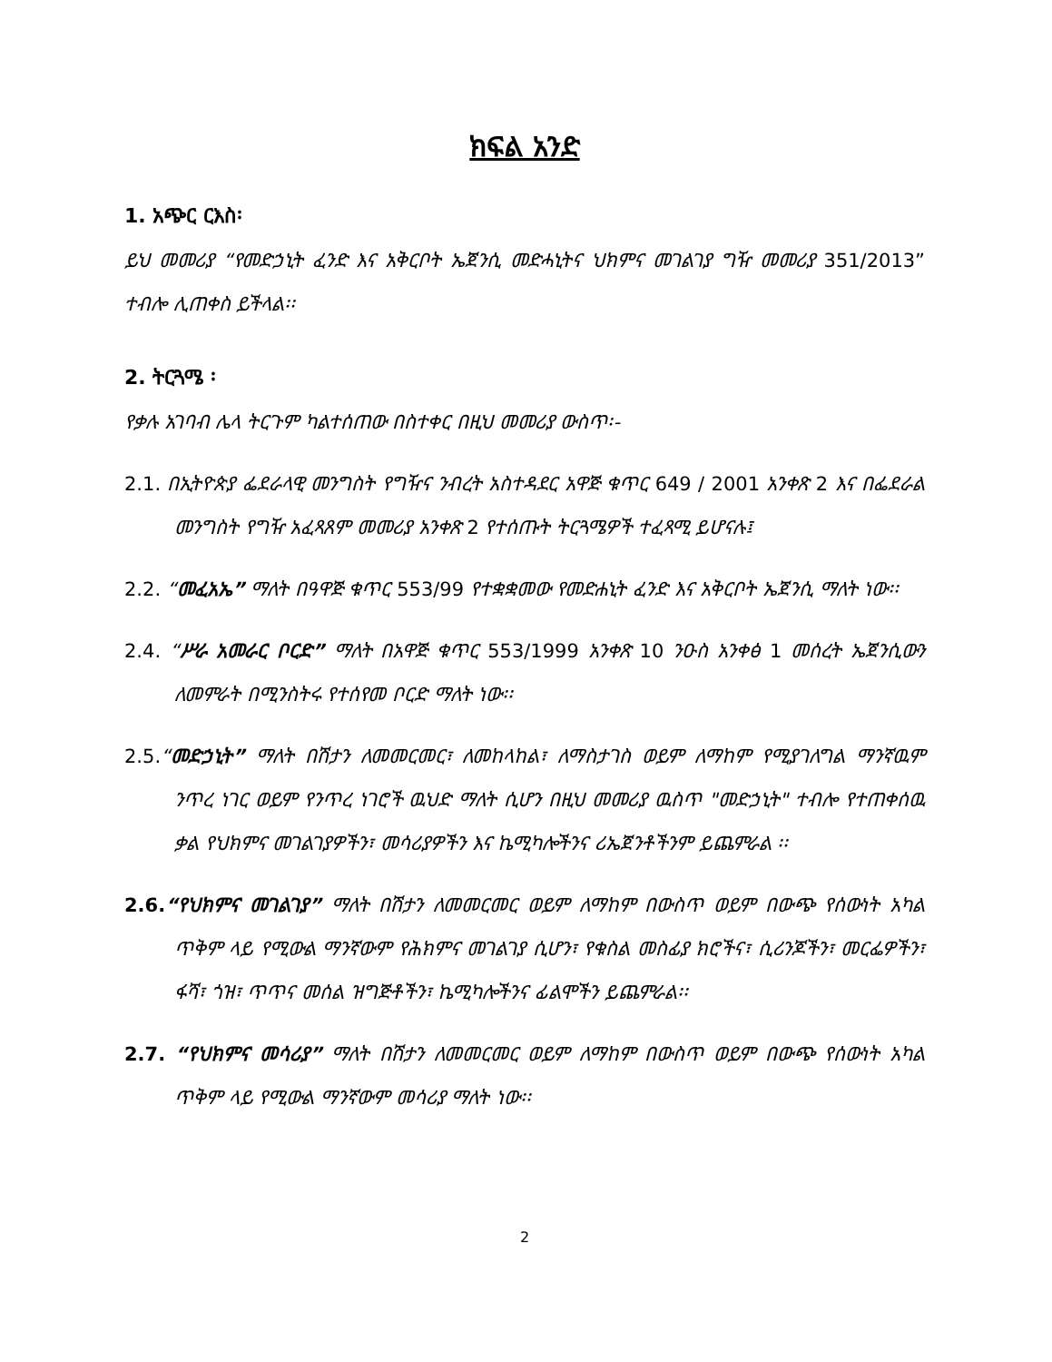ክፍል አንድ
1. አጭር ርእስ፡
ይህ መመሪያ “የመድኃኒት ፈንድ እና አቅርቦት ኤጀንሲ መድሓኒትና ህክምና መገልገያ ግዥ መመሪያ 351/2013” ተብሎ ሊጠቀስ ይችላል፡፡
2. ትርጓሜ ፡
የቃሉ አገባብ ሌላ ትርጉም ካልተሰጠው በስተቀር በዚህ መመሪያ ውስጥ፡-
2.1. በኢትዮጵያ ፌደራላዊ መንግስት የግዥና ንብረት አስተዳደር አዋጅ ቁጥር 649 / 2001 አንቀጽ 2 እና በፌደራል መንግስት የግዥ አፈጻጸም መመሪያ አንቀጽ 2 የተሰጡት ትርጓሜዎች ተፈጻሚ ይሆናሉ፤
2.2. “መፈአኤ” ማለት በዓዋጅ ቁጥር 553/99 የተቋቋመው የመድሐኒት ፈንድ እና አቅርቦት ኤጀንሲ ማለት ነው፡፡
2.4. “ሥራ አመራር ቦርድ” ማለት በአዋጅ ቁጥር 553/1999 አንቀጽ 10 ንዑስ አንቀፅ 1 መሰረት ኤጀንሲውን ለመምራት በሚንስትሩ የተሰየመ ቦርድ ማለት ነው፡፡
2.5.“መድኃኒት” ማለት በሽታን ለመመርመር፣ ለመከላከል፣ ለማስታገስ ወይም ለማከም የሚያገለግል ማንኛዉም ንጥረ ነገር ወይም የንጥረ ነገሮች ዉህድ ማለት ሲሆን በዚህ መመሪያ ዉስጥ "መድኃኒት" ተብሎ የተጠቀሰዉ ቃል የህክምና መገልገያዎችን፣ መሳሪያዎችን እና ኬሚካሎችንና ሪኤጀንቶችንም ይጨምራል ፡፡
2.6.“የህክምና መገልገያ” ማለት በሽታን ለመመርመር ወይም ለማከም በውስጥ ወይም በውጭ የሰውነት አካል ጥቅም ላይ የሚውል ማንኛውም የሕክምና መገልገያ ሲሆን፣ የቁስል መስፊያ ክሮችና፣ ሲሪንጆችን፣ መርፌዎችን፣ ፋሻ፣ ጎዝ፣ ጥጥና መሰል ዝግጅቶችን፣ ኬሚካሎችንና ፊልሞችን ይጨምራል፡፡
2.7. “የህክምና መሳሪያ” ማለት በሽታን ለመመርመር ወይም ለማከም በውስጥ ወይም በውጭ የሰውነት አካል ጥቅም ላይ የሚውል ማንኛውም መሳሪያ ማለት ነው፡፡
2